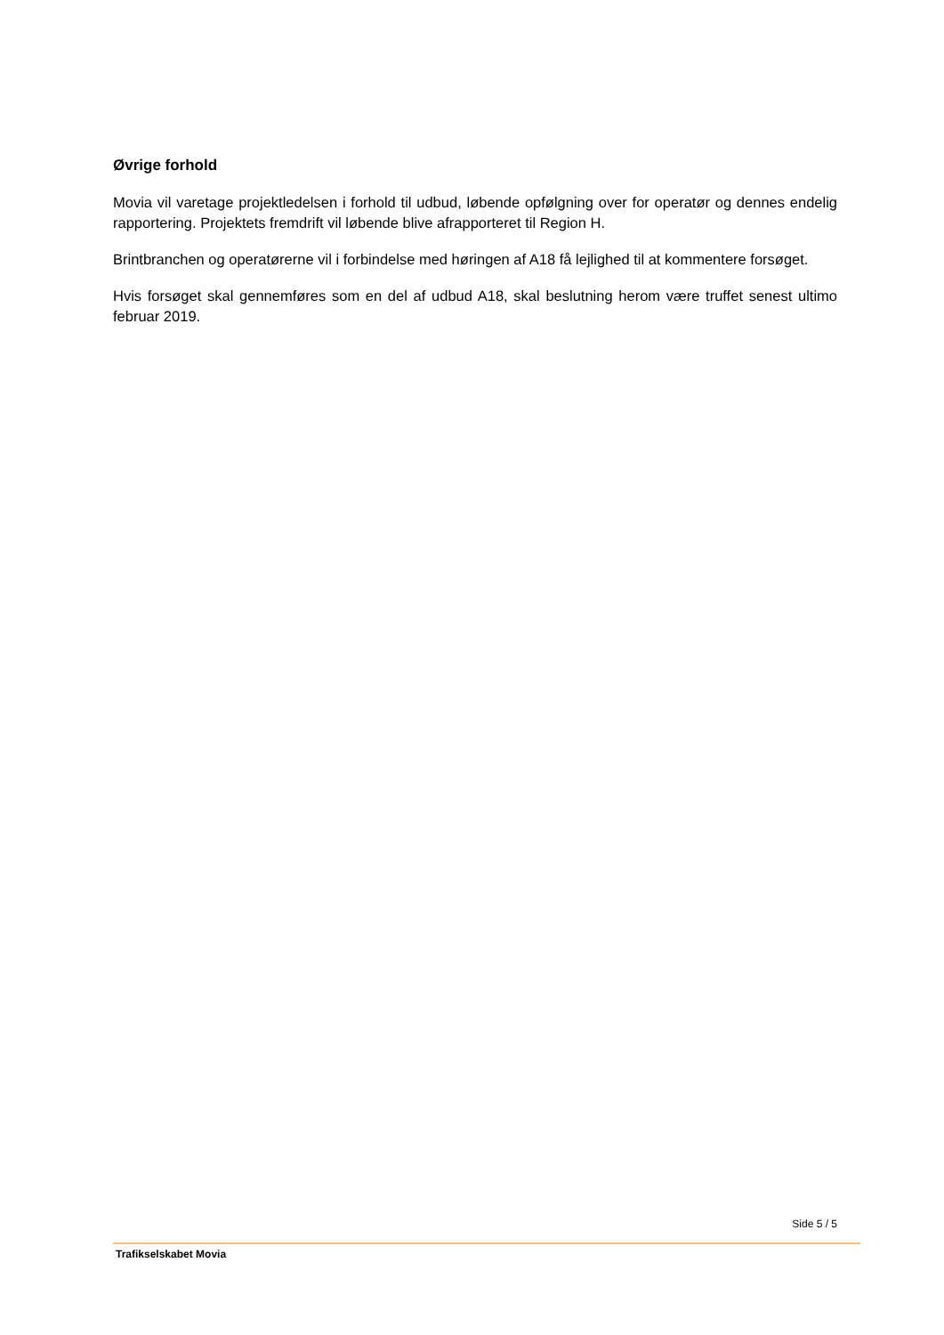Øvrige forhold
Movia vil varetage projektledelsen i forhold til udbud, løbende opfølgning over for operatør og dennes endelig rapportering. Projektets fremdrift vil løbende blive afrapporteret til Region H.
Brintbranchen og operatørerne vil i forbindelse med høringen af A18 få lejlighed til at kommentere forsøget.
Hvis forsøget skal gennemføres som en del af udbud A18, skal beslutning herom være truffet senest ultimo februar 2019.
Side 5 / 5
Trafikselskabet Movia